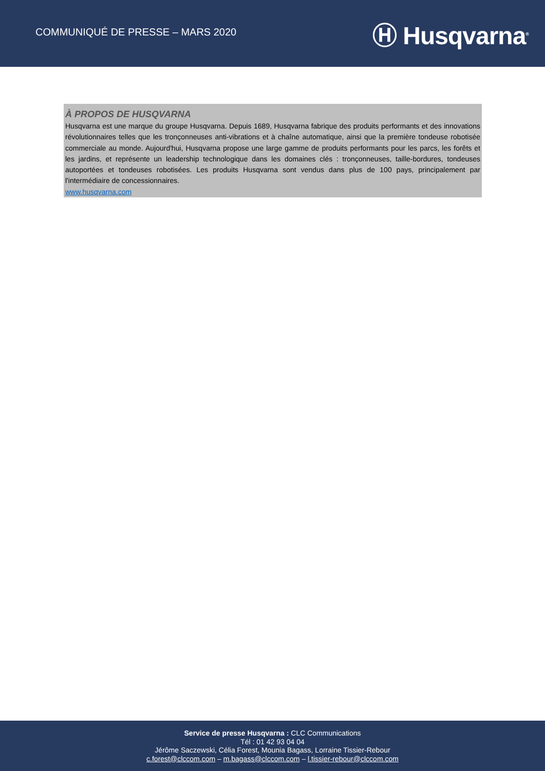COMMUNIQUÉ DE PRESSE – MARS 2020
Ⓗ Husqvarna<sup>®</sup>
À PROPOS DE HUSQVARNA
Husqvarna est une marque du groupe Husqvarna. Depuis 1689, Husqvarna fabrique des produits performants et des innovations révolutionnaires telles que les tronçonneuses anti-vibrations et à chaîne automatique, ainsi que la première tondeuse robotisée commerciale au monde. Aujourd'hui, Husqvarna propose une large gamme de produits performants pour les parcs, les forêts et les jardins, et représente un leadership technologique dans les domaines clés : tronçonneuses, taille-bordures, tondeuses autoportées et tondeuses robotisées. Les produits Husqvarna sont vendus dans plus de 100 pays, principalement par l'intermédiaire de concessionnaires.
www.husqvarna.com
Service de presse Husqvarna : CLC Communications
Tél : 01 42 93 04 04
Jérôme Saczewski, Célia Forest, Mounia Bagass, Lorraine Tissier-Rebour
c.forest@clccom.com – m.bagass@clccom.com – l.tissier-rebour@clccom.com